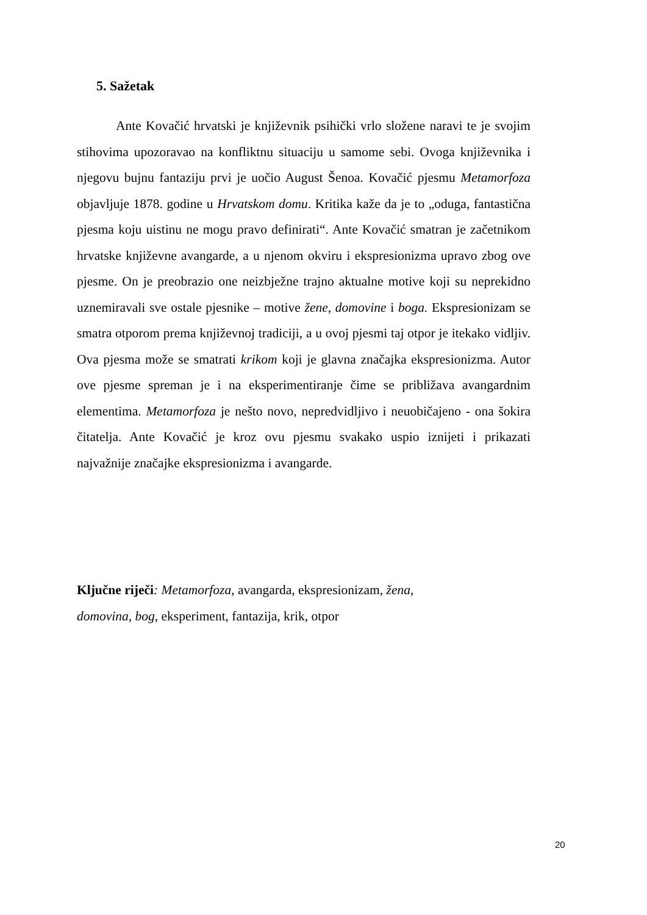5. Sažetak
Ante Kovačić hrvatski je književnik psihički vrlo složene naravi te je svojim stihovima upozoravao na konfliktnu situaciju u samome sebi. Ovoga književnika i njegovu bujnu fantaziju prvi je uočio August Šenoa. Kovačić pjesmu Metamorfoza objavljuje 1878. godine u Hrvatskom domu. Kritika kaže da je to „oduga, fantastična pjesma koju uistinu ne mogu pravo definirati“. Ante Kovačić smatran je začetnikom hrvatske književne avangarde, a u njenom okviru i ekspresionizma upravo zbog ove pjesme. On je preobrazio one neizbježne trajno aktualne motive koji su neprekidno uznemiravali sve ostale pjesnike – motive žene, domovine i boga. Ekspresionizam se smatra otporom prema književnoj tradiciji, a u ovoj pjesmi taj otpor je itekako vidljiv. Ova pjesma može se smatrati krikom koji je glavna značajka ekspresionizma. Autor ove pjesme spreman je i na eksperimentiranje čime se približava avangardnim elementima. Metamorfoza je nešto novo, nepredvidljivo i neuobičajeno - ona šokira čitatelja. Ante Kovačić je kroz ovu pjesmu svakako uspio iznijeti i prikazati najvažnije značajke ekspresionizma i avangarde.
Ključne riječi: Metamorfoza, avangarda, ekspresionizam, žena,
domovina, bog, eksperiment, fantazija, krik, otpor
20